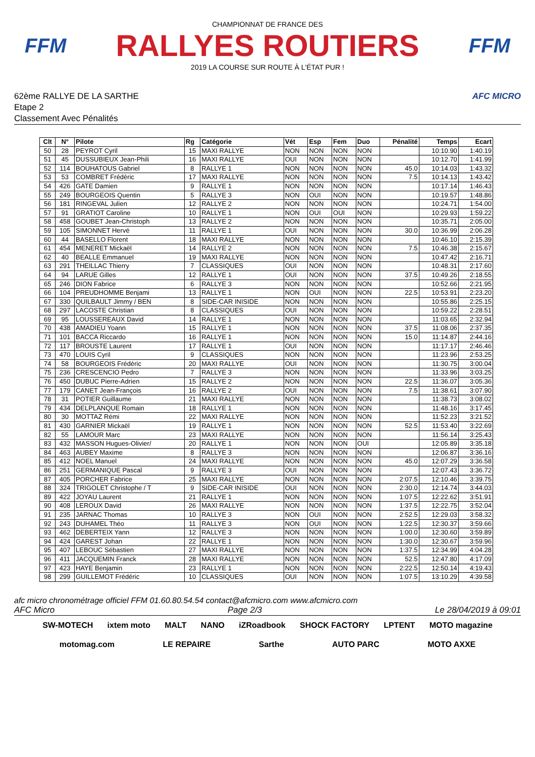FFM
CHAMPIONNAT DE FRANCE DES
RALLYES ROUTIERS
2019 LA COURSE SUR ROUTE À L'ÉTAT PUR !
FFM
62ème RALLYE DE LA SARTHE
Etape 2
Classement Avec Pénalités
AFC MICRO
| Clt | N° | Pilote | Rg | Catégorie | Vét | Esp | Fem | Duo | Pénalité | Temps | Ecart |
| --- | --- | --- | --- | --- | --- | --- | --- | --- | --- | --- | --- |
| 50 | 28 | PEYROT Cyril | 15 | MAXI RALLYE | NON | NON | NON | NON | | 10:10.90 | 1:40.19 |
| 51 | 45 | DUSSUBIEUX Jean-Phili | 16 | MAXI RALLYE | OUI | NON | NON | NON | | 10:12.70 | 1:41.99 |
| 52 | 114 | BOUHATOUS Gabriel | 8 | RALLYE 1 | NON | NON | NON | NON | 45.0 | 10:14.03 | 1:43.32 |
| 53 | 53 | COMBRET Frédéric | 17 | MAXI RALLYE | NON | NON | NON | NON | 7.5 | 10:14.13 | 1:43.42 |
| 54 | 426 | GATE Damien | 9 | RALLYE 1 | NON | NON | NON | NON | | 10:17.14 | 1:46.43 |
| 55 | 249 | BOURGEOIS Quentin | 5 | RALLYE 3 | NON | OUI | NON | NON | | 10:19.57 | 1:48.86 |
| 56 | 181 | RINGEVAL Julien | 12 | RALLYE 2 | NON | NON | NON | NON | | 10:24.71 | 1:54.00 |
| 57 | 91 | GRATIOT Caroline | 10 | RALLYE 1 | NON | OUI | OUI | NON | | 10:29.93 | 1:59.22 |
| 58 | 458 | GOUBET Jean-Christoph | 13 | RALLYE 2 | NON | NON | NON | NON | | 10:35.71 | 2:05.00 |
| 59 | 105 | SIMONNET Hervé | 11 | RALLYE 1 | OUI | NON | NON | NON | 30.0 | 10:36.99 | 2:06.28 |
| 60 | 44 | BASELLO Florent | 18 | MAXI RALLYE | NON | NON | NON | NON | | 10:46.10 | 2:15.39 |
| 61 | 454 | MENERET Mickaël | 14 | RALLYE 2 | NON | NON | NON | NON | 7.5 | 10:46.38 | 2:15.67 |
| 62 | 40 | BEALLE Emmanuel | 19 | MAXI RALLYE | NON | NON | NON | NON | | 10:47.42 | 2:16.71 |
| 63 | 291 | THEILLAC Thierry | 7 | CLASSIQUES | OUI | NON | NON | NON | | 10:48.31 | 2:17.60 |
| 64 | 94 | LARUE Gilles | 12 | RALLYE 1 | OUI | NON | NON | NON | 37.5 | 10:49.26 | 2:18.55 |
| 65 | 246 | DION Fabrice | 6 | RALLYE 3 | NON | NON | NON | NON | | 10:52.66 | 2:21.95 |
| 66 | 104 | PREUDHOMME Benjami | 13 | RALLYE 1 | NON | OUI | NON | NON | 22.5 | 10:53.91 | 2:23.20 |
| 67 | 330 | QUILBAULT Jimmy / BEN | 8 | SIDE-CAR INISIDE | NON | NON | NON | NON | | 10:55.86 | 2:25.15 |
| 68 | 297 | LACOSTE Christian | 8 | CLASSIQUES | OUI | NON | NON | NON | | 10:59.22 | 2:28.51 |
| 69 | 95 | LOUSSEREAUX David | 14 | RALLYE 1 | NON | NON | NON | NON | | 11:03.65 | 2:32.94 |
| 70 | 438 | AMADIEU Yoann | 15 | RALLYE 1 | NON | NON | NON | NON | 37.5 | 11:08.06 | 2:37.35 |
| 71 | 101 | BACCA Riccardo | 16 | RALLYE 1 | NON | NON | NON | NON | 15.0 | 11:14.87 | 2:44.16 |
| 72 | 117 | BROUSTE Laurent | 17 | RALLYE 1 | OUI | NON | NON | NON | | 11:17.17 | 2:46.46 |
| 73 | 470 | LOUIS Cyril | 9 | CLASSIQUES | NON | NON | NON | NON | | 11:23.96 | 2:53.25 |
| 74 | 58 | BOURGEOIS Frédéric | 20 | MAXI RALLYE | OUI | NON | NON | NON | | 11:30.75 | 3:00.04 |
| 75 | 236 | CRESCENCIO Pedro | 7 | RALLYE 3 | NON | NON | NON | NON | | 11:33.96 | 3:03.25 |
| 76 | 450 | DUBUC Pierre-Adrien | 15 | RALLYE 2 | NON | NON | NON | NON | 22.5 | 11:36.07 | 3:05.36 |
| 77 | 179 | CANET Jean-François | 16 | RALLYE 2 | OUI | NON | NON | NON | 7.5 | 11:38.61 | 3:07.90 |
| 78 | 31 | POTIER Guillaume | 21 | MAXI RALLYE | NON | NON | NON | NON | | 11:38.73 | 3:08.02 |
| 79 | 434 | DELPLANQUE Romain | 18 | RALLYE 1 | NON | NON | NON | NON | | 11:48.16 | 3:17.45 |
| 80 | 30 | MOTTAZ Rémi | 22 | MAXI RALLYE | NON | NON | NON | NON | | 11:52.23 | 3:21.52 |
| 81 | 430 | GARNIER Mickaël | 19 | RALLYE 1 | NON | NON | NON | NON | 52.5 | 11:53.40 | 3:22.69 |
| 82 | 55 | LAMOUR Marc | 23 | MAXI RALLYE | NON | NON | NON | NON | | 11:56.14 | 3:25.43 |
| 83 | 432 | MASSON Hugues-Olivier/ | 20 | RALLYE 1 | NON | NON | NON | OUI | | 12:05.89 | 3:35.18 |
| 84 | 463 | AUBEY Maxime | 8 | RALLYE 3 | NON | NON | NON | NON | | 12:06.87 | 3:36.16 |
| 85 | 412 | NOEL Manuel | 24 | MAXI RALLYE | NON | NON | NON | NON | 45.0 | 12:07.29 | 3:36.58 |
| 86 | 251 | GERMANIQUE Pascal | 9 | RALLYE 3 | OUI | NON | NON | NON | | 12:07.43 | 3:36.72 |
| 87 | 405 | PORCHER Fabrice | 25 | MAXI RALLYE | NON | NON | NON | NON | 2:07.5 | 12:10.46 | 3:39.75 |
| 88 | 324 | TRIGOLET Christophe / T | 9 | SIDE-CAR INISIDE | OUI | NON | NON | NON | 2:30.0 | 12:14.74 | 3:44.03 |
| 89 | 422 | JOYAU Laurent | 21 | RALLYE 1 | NON | NON | NON | NON | 1:07.5 | 12:22.62 | 3:51.91 |
| 90 | 408 | LEROUX David | 26 | MAXI RALLYE | NON | NON | NON | NON | 1:37.5 | 12:22.75 | 3:52.04 |
| 91 | 235 | JARNAC Thomas | 10 | RALLYE 3 | NON | OUI | NON | NON | 2:52.5 | 12:29.03 | 3:58.32 |
| 92 | 243 | DUHAMEL Théo | 11 | RALLYE 3 | NON | OUI | NON | NON | 1:22.5 | 12:30.37 | 3:59.66 |
| 93 | 462 | DEBERTEIX Yann | 12 | RALLYE 3 | NON | NON | NON | NON | 1:00.0 | 12:30.60 | 3:59.89 |
| 94 | 424 | GAREST Johan | 22 | RALLYE 1 | NON | NON | NON | NON | 1:30.0 | 12:30.67 | 3:59.96 |
| 95 | 407 | LEBOUC Sébastien | 27 | MAXI RALLYE | NON | NON | NON | NON | 1:37.5 | 12:34.99 | 4:04.28 |
| 96 | 411 | JACQUEMIN Franck | 28 | MAXI RALLYE | NON | NON | NON | NON | 52.5 | 12:47.80 | 4:17.09 |
| 97 | 423 | HAYE Benjamin | 23 | RALLYE 1 | NON | NON | NON | NON | 2:22.5 | 12:50.14 | 4:19.43 |
| 98 | 299 | GUILLEMOT Frédéric | 10 | CLASSIQUES | OUI | NON | NON | NON | 1:07.5 | 13:10.29 | 4:39.58 |
afc micro chronométrage officiel FFM 01.60.80.54.54 contact@afcmicro.com www.afcmicro.com
AFC Micro Page 2/3 Le 28/04/2019 à 09:01
SW-MOTECH ixtem moto MALT NANO iZRoadbook SHOCK FACTORY LPTENT MOTO magazine motomag.com LE REPAIRE Sarthe AUTO PARC MOTO AXXE